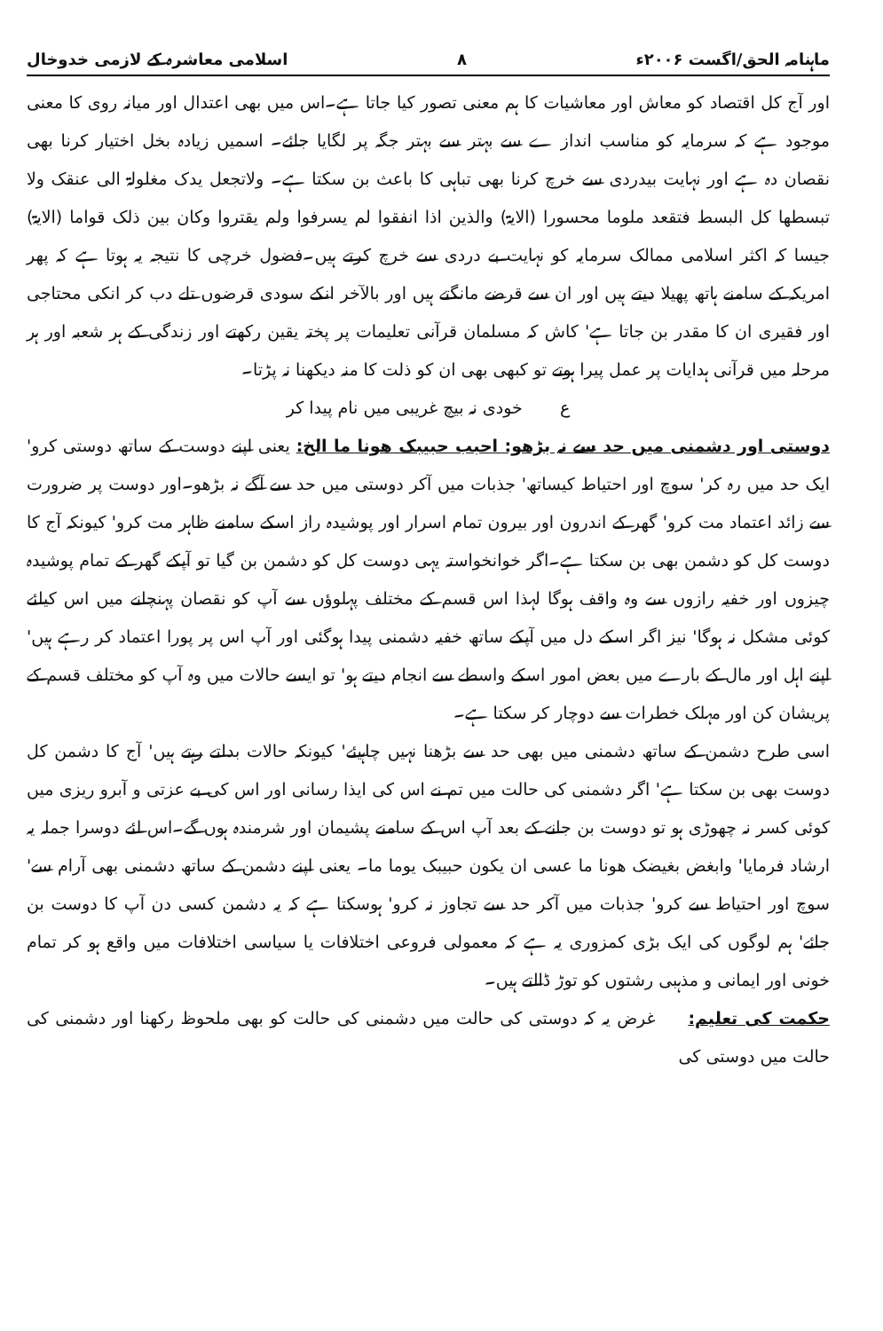ماہنامہ الحق/اگست ۲۰۰۶ء ۸ اسلامی معاشرہ کے لازمی خدوخال
اور آج کل اقتصاد کو معاش اور معاشیات کا ہم معنی تصور کیا جاتا ہے۔اس میں بھی اعتدال اور میانہ روی کا معنی موجود ہے کہ سرمایہ کو مناسب انداز ے سے بہتر سے بہتر جگہ پر لگایا جائے۔ اسمیں زیادہ بخل اختیار کرنا بھی نقصان دہ ہے اور نہایت بیدردی سے خرچ کرنا بھی تباہی کا باعث بن سکتا ہے۔ ولاتجعل یدک مغلولۃ الی عنقک ولا تبسطھا کل البسط فتقعد ملوما محسورا (الایۃ) والذین اذا انفقوا لم یسرفوا ولم یقتروا وکان بین ذلک قواما (الایۃ) جیسا کہ اکثر اسلامی ممالک سرمایہ کو نہایت بے دردی سے خرچ کرتے ہیں۔فضول خرچی کا نتیجہ یہ ہوتا ہے کہ پھر امریکہ کے سامنے ہاتھ پھیلا دیتے ہیں اور ان سے قرضے مانگتے ہیں اور بالآخر انکے سودی قرضوں تلے دب کر انکی محتاجی اور فقیری ان کا مقدر بن جاتا ہے' کاش کہ مسلمان قرآنی تعلیمات پر پختہ یقین رکھتے اور زندگی کے ہر شعبہ اور ہر مرحلہ میں قرآنی ہدایات پر عمل پیرا ہوتے تو کبھی بھی ان کو ذلت کا منہ دیکھنا نہ پڑتا۔
ع خودی نہ بیچ غریبی میں نام پیدا کر
دوستی اور دشمنی میں حد سے نہ بڑھو: احبب حبیبک ھونا ما الخ: یعنی اپنے دوست کے ساتھ دوستی کرو' ایک حد میں رہ کر' سوچ اور احتیاط کیساتھ' جذبات میں آکر دوستی میں حد سے آگے نہ بڑھو۔اور دوست پر ضرورت سے زائد اعتماد مت کرو' گھر کے اندرون اور بیرون تمام اسرار اور پوشیدہ راز اسکے سامنے ظاہر مت کرو' کیونکہ آج کا دوست کل کو دشمن بھی بن سکتا ہے۔اگر خوانخواستہ یہی دوست کل کو دشمن بن گیا تو آپکے گھر کے تمام پوشیدہ چیزوں اور خفیہ رازوں سے وہ واقف ہوگا لہذا اس قسم کے مختلف پہلوؤں سے آپ کو نقصان پہنچانے میں اس کیلئے کوئی مشکل نہ ہوگا' نیز اگر اسکے دل میں آپکے ساتھ خفیہ دشمنی پیدا ہوگئی اور آپ اس پر پورا اعتماد کر رہے ہیں' اپنے اہل اور مال کے بارے میں بعض امور اسکے واسطے سے انجام دیتے ہو' تو ایسے حالات میں وہ آپ کو مختلف قسم کے پریشان کن اور مہلک خطرات سے دوچار کر سکتا ہے۔
اسی طرح دشمن کے ساتھ دشمنی میں بھی حد سے بڑھنا نہیں چاہیئے' کیونکہ حالات بدلتے رہتے ہیں' آج کا دشمن کل دوست بھی بن سکتا ہے' اگر دشمنی کی حالت میں تم نے اس کی ایذا رسانی اور اس کی بے عزتی و آبرو ریزی میں کوئی کسر نہ چھوڑی ہو تو دوست بن جانے کے بعد آپ اس کے سامنے پشیمان اور شرمندہ ہوں گے۔اس لئے دوسرا جملہ یہ ارشاد فرمایا' وابغض بغیضک ھونا ما عسی ان یکون حبیبک یوما ما۔ یعنی اپنے دشمن کے ساتھ دشمنی بھی آرام سے' سوچ اور احتیاط سے کرو' جذبات میں آکر حد سے تجاوز نہ کرو' ہوسکتا ہے کہ یہ دشمن کسی دن آپ کا دوست بن جائے' ہم لوگوں کی ایک بڑی کمزوری یہ ہے کہ معمولی فروعی اختلافات یا سیاسی اختلافات میں واقع ہو کر تمام خونی اور ایمانی و مذہبی رشتوں کو توڑ ڈالتے ہیں۔
حکمت کی تعلیم: غرض یہ کہ دوستی کی حالت میں دشمنی کی حالت کو بھی ملحوظ رکھنا اور دشمنی کی حالت میں دوستی کی